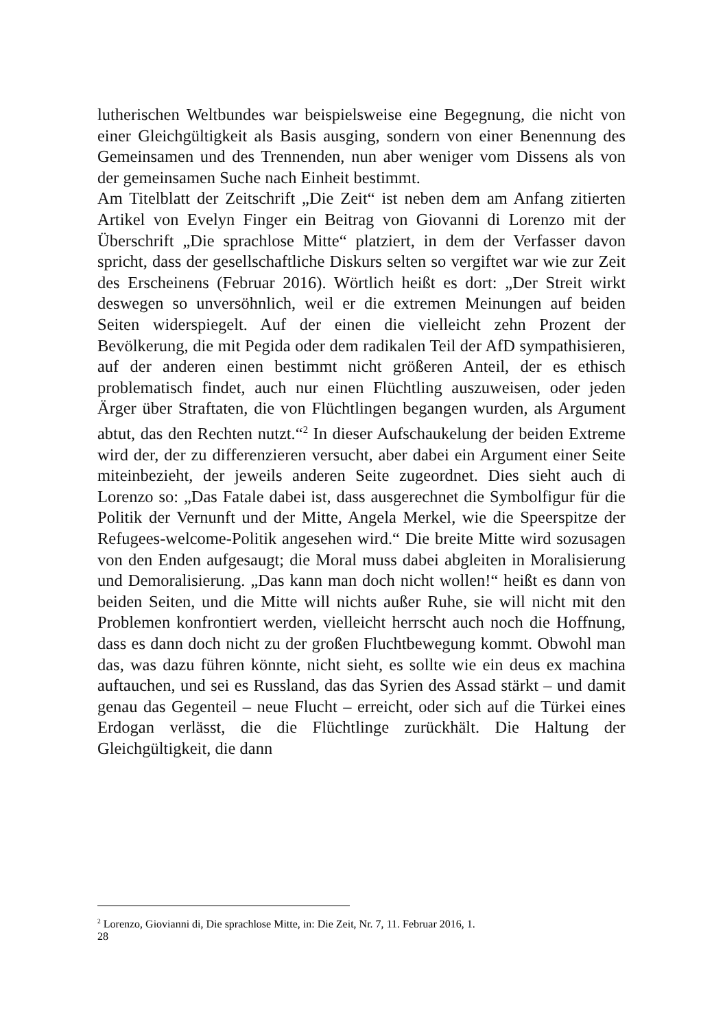lutherischen Weltbundes war beispielsweise eine Begegnung, die nicht von einer Gleichgültigkeit als Basis ausging, sondern von einer Benennung des Gemeinsamen und des Trennenden, nun aber weniger vom Dissens als von der gemeinsamen Suche nach Einheit bestimmt.
Am Titelblatt der Zeitschrift „Die Zeit“ ist neben dem am Anfang zitierten Artikel von Evelyn Finger ein Beitrag von Giovanni di Lorenzo mit der Überschrift „Die sprachlose Mitte“ platziert, in dem der Verfasser davon spricht, dass der gesellschaftliche Diskurs selten so vergiftet war wie zur Zeit des Erscheinens (Februar 2016). Wörtlich heißt es dort: „Der Streit wirkt deswegen so unversöhnlich, weil er die extremen Meinungen auf beiden Seiten widerspiegelt. Auf der einen die vielleicht zehn Prozent der Bevölkerung, die mit Pegida oder dem radikalen Teil der AfD sympathisieren, auf der anderen einen bestimmt nicht größeren Anteil, der es ethisch problematisch findet, auch nur einen Flüchtling auszuweisen, oder jeden Ärger über Straftaten, die von Flüchtlingen begangen wurden, als Argument abtut, das den Rechten nutzt.“<sup>2</sup> In dieser Aufschaukelung der beiden Extreme wird der, der zu differenzieren versucht, aber dabei ein Argument einer Seite miteinbezieht, der jeweils anderen Seite zugeordnet. Dies sieht auch di Lorenzo so: „Das Fatale dabei ist, dass ausgerechnet die Symbolfigur für die Politik der Vernunft und der Mitte, Angela Merkel, wie die Speerspitze der Refugees-welcome-Politik angesehen wird.“ Die breite Mitte wird sozusagen von den Enden aufgesaugt; die Moral muss dabei abgleiten in Moralisierung und Demoralisierung. „Das kann man doch nicht wollen!“ heißt es dann von beiden Seiten, und die Mitte will nichts außer Ruhe, sie will nicht mit den Problemen konfrontiert werden, vielleicht herrscht auch noch die Hoffnung, dass es dann doch nicht zu der großen Fluchtbewegung kommt. Obwohl man das, was dazu führen könnte, nicht sieht, es sollte wie ein deus ex machina auftauchen, und sei es Russland, das das Syrien des Assad stärkt – und damit genau das Gegenteil – neue Flucht – erreicht, oder sich auf die Türkei eines Erdogan verlässt, die die Flüchtlinge zurückhält. Die Haltung der Gleichgültigkeit, die dann
<sup>2</sup> Lorenzo, Giovianni di, Die sprachlose Mitte, in: Die Zeit, Nr. 7, 11. Februar 2016, 1.
28